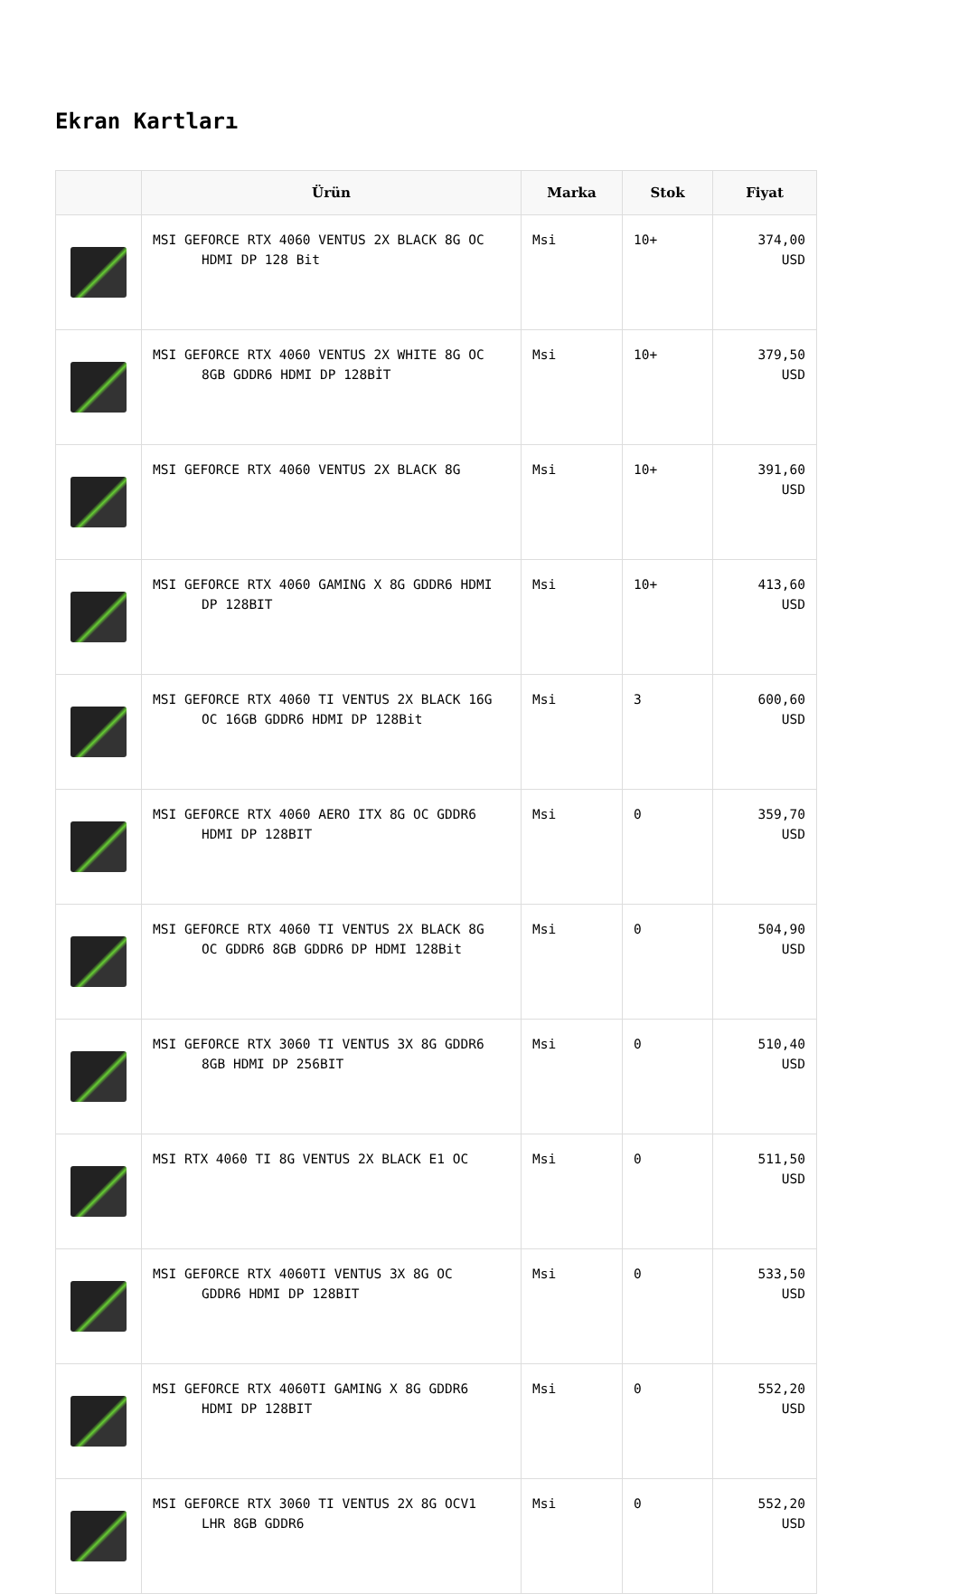Ekran Kartları
| | Ürün | Marka | Stok | Fiyat |
| --- | --- | --- | --- | --- |
| | MSI GEFORCE RTX 4060 VENTUS 2X BLACK 8G OC HDMI DP 128 Bit | Msi | 10+ | 374,00 USD |
| | MSI GEFORCE RTX 4060 VENTUS 2X WHITE 8G OC 8GB GDDR6 HDMI DP 128BİT | Msi | 10+ | 379,50 USD |
| | MSI GEFORCE RTX 4060 VENTUS 2X BLACK 8G | Msi | 10+ | 391,60 USD |
| | MSI GEFORCE RTX 4060 GAMING X 8G GDDR6 HDMI DP 128BIT | Msi | 10+ | 413,60 USD |
| | MSI GEFORCE RTX 4060 TI VENTUS 2X BLACK 16G OC 16GB GDDR6 HDMI DP 128Bit | Msi | 3 | 600,60 USD |
| | MSI GEFORCE RTX 4060 AERO ITX 8G OC GDDR6 HDMI DP 128BIT | Msi | 0 | 359,70 USD |
| | MSI GEFORCE RTX 4060 TI VENTUS 2X BLACK 8G OC GDDR6 8GB GDDR6 DP HDMI 128Bit | Msi | 0 | 504,90 USD |
| | MSI GEFORCE RTX 3060 TI VENTUS 3X 8G GDDR6 8GB HDMI DP 256BIT | Msi | 0 | 510,40 USD |
| | MSI RTX 4060 TI 8G VENTUS 2X BLACK E1 OC | Msi | 0 | 511,50 USD |
| | MSI GEFORCE RTX 4060TI VENTUS 3X 8G OC GDDR6 HDMI DP 128BIT | Msi | 0 | 533,50 USD |
| | MSI GEFORCE RTX 4060TI GAMING X 8G GDDR6 HDMI DP 128BIT | Msi | 0 | 552,20 USD |
| | MSI GEFORCE RTX 3060 TI VENTUS 2X 8G OCV1 LHR 8GB GDDR6 | Msi | 0 | 552,20 USD |